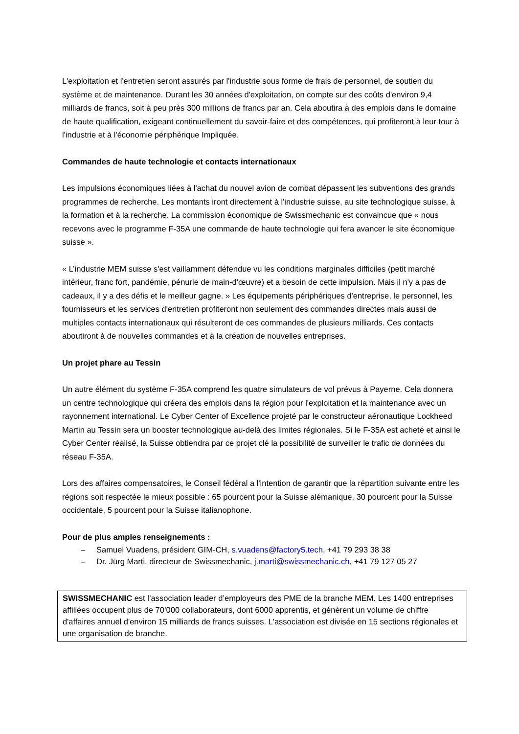L'exploitation et l'entretien seront assurés par l'industrie sous forme de frais de personnel, de soutien du système et de maintenance. Durant les 30 années d'exploitation, on compte sur des coûts d'environ 9,4 milliards de francs, soit à peu près 300 millions de francs par an. Cela aboutira à des emplois dans le domaine de haute qualification, exigeant continuellement du savoir-faire et des compétences, qui profiteront à leur tour à l'industrie et à l'économie périphérique Impliquée.
Commandes de haute technologie et contacts internationaux
Les impulsions économiques liées à l'achat du nouvel avion de combat dépassent les subventions des grands programmes de recherche. Les montants iront directement à l'industrie suisse, au site technologique suisse, à la formation et à la recherche. La commission économique de Swissmechanic est convaincue que « nous recevons avec le programme F-35A une commande de haute technologie qui fera avancer le site économique suisse ».
« L’industrie MEM suisse s'est vaillamment défendue vu les conditions marginales difficiles (petit marché intérieur, franc fort, pandémie, pénurie de main-d'œuvre) et a besoin de cette impulsion. Mais il n'y a pas de cadeaux, il y a des défis et le meilleur gagne. » Les équipements périphériques d'entreprise, le personnel, les fournisseurs et les services d'entretien profiteront non seulement des commandes directes mais aussi de multiples contacts internationaux qui résulteront de ces commandes de plusieurs milliards. Ces contacts aboutiront à de nouvelles commandes et à la création de nouvelles entreprises.
Un projet phare au Tessin
Un autre élément du système F-35A comprend les quatre simulateurs de vol prévus à Payerne. Cela donnera un centre technologique qui créera des emplois dans la région pour l'exploitation et la maintenance avec un rayonnement international. Le Cyber Center of Excellence projeté par le constructeur aéronautique Lockheed Martin au Tessin sera un booster technologique au-delà des limites régionales. Si le F-35A est acheté et ainsi le Cyber Center réalisé, la Suisse obtiendra par ce projet clé la possibilité de surveiller le trafic de données du réseau F-35A.
Lors des affaires compensatoires, le Conseil fédéral a l'intention de garantir que la répartition suivante entre les régions soit respectée le mieux possible : 65 pourcent pour la Suisse alémanique, 30 pourcent pour la Suisse occidentale, 5 pourcent pour la Suisse italianophone.
Pour de plus amples renseignements :
– Samuel Vuadens, président GIM-CH, s.vuadens@factory5.tech, +41 79 293 38 38
– Dr. Jürg Marti, directeur de Swissmechanic, j.marti@swissmechanic.ch, +41 79 127 05 27
SWISSMECHANIC est l’association leader d’employeurs des PME de la branche MEM. Les 1400 entreprises affiliées occupent plus de 70’000 collaborateurs, dont 6000 apprentis, et génèrent un volume de chiffre d'affaires annuel d'environ 15 milliards de francs suisses. L'association est divisée en 15 sections régionales et une organisation de branche.